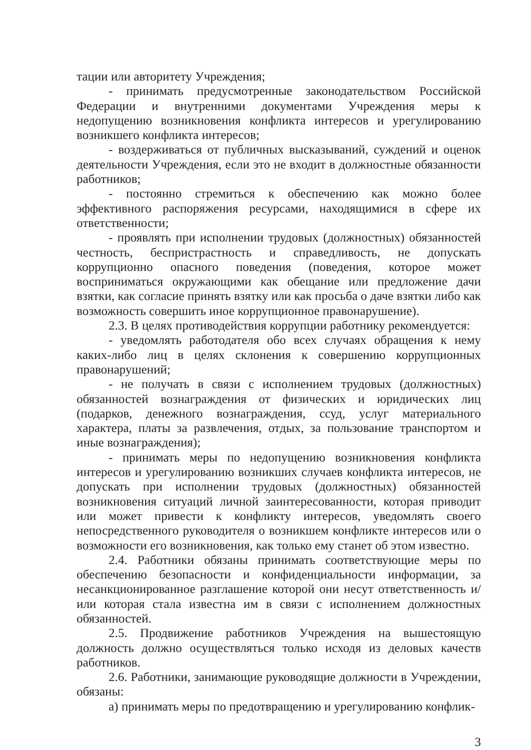тации или авторитету Учреждения;
- принимать предусмотренные законодательством Российской Федерации и внутренними документами Учреждения меры к недопущению возникновения конфликта интересов и урегулированию возникшего конфликта интересов;
- воздерживаться от публичных высказываний, суждений и оценок деятельности Учреждения, если это не входит в должностные обязанности работников;
- постоянно стремиться к обеспечению как можно более эффективного распоряжения ресурсами, находящимися в сфере их ответственности;
- проявлять при исполнении трудовых (должностных) обязанностей честность, беспристрастность и справедливость, не допускать коррупционно опасного поведения (поведения, которое может восприниматься окружающими как обещание или предложение дачи взятки, как согласие принять взятку или как просьба о даче взятки либо как возможность совершить иное коррупционное правонарушение).
2.3. В целях противодействия коррупции работнику рекомендуется:
- уведомлять работодателя обо всех случаях обращения к нему каких-либо лиц в целях склонения к совершению коррупционных правонарушений;
- не получать в связи с исполнением трудовых (должностных) обязанностей вознаграждения от физических и юридических лиц (подарков, денежного вознаграждения, ссуд, услуг материального характера, платы за развлечения, отдых, за пользование транспортом и иные вознаграждения);
- принимать меры по недопущению возникновения конфликта интересов и урегулированию возникших случаев конфликта интересов, не допускать при исполнении трудовых (должностных) обязанностей возникновения ситуаций личной заинтересованности, которая приводит или может привести к конфликту интересов, уведомлять своего непосредственного руководителя о возникшем конфликте интересов или о возможности его возникновения, как только ему станет об этом известно.
2.4. Работники обязаны принимать соответствующие меры по обеспечению безопасности и конфиденциальности информации, за несанкционированное разглашение которой они несут ответственность и/или которая стала известна им в связи с исполнением должностных обязанностей.
2.5. Продвижение работников Учреждения на вышестоящую должность должно осуществляться только исходя из деловых качеств работников.
2.6. Работники, занимающие руководящие должности в Учреждении, обязаны:
а) принимать меры по предотвращению и урегулированию конфлик-
3